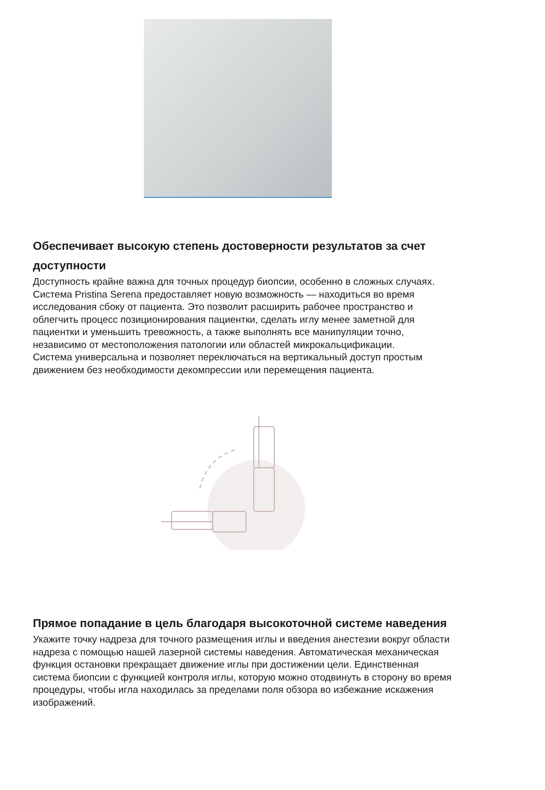Обеспечивает высокую степень достоверности результатов за счет доступности
Доступность крайне важна для точных процедур биопсии, особенно в сложных случаях. Система Pristina Serena предоставляет новую возможность — находиться во время исследования сбоку от пациента. Это позволит расширить рабочее пространство и облегчить процесс позиционирования пациентки, сделать иглу менее заметной для пациентки и уменьшить тревожность, а также выполнять все манипуляции точно, независимо от местоположения патологии или областей микрокальцификации.
Система универсальна и позволяет переключаться на вертикальный доступ простым движением без необходимости декомпрессии или перемещения пациента.
Прямое попадание в цель благодаря высокоточной системе наведения
Укажите точку надреза для точного размещения иглы и введения анестезии вокруг области надреза с помощью нашей лазерной системы наведения. Автоматическая механическая функция остановки прекращает движение иглы при достижении цели. Единственная система биопсии с функцией контроля иглы, которую можно отодвинуть в сторону во время процедуры, чтобы игла находилась за пределами поля обзора во избежание искажения изображений.